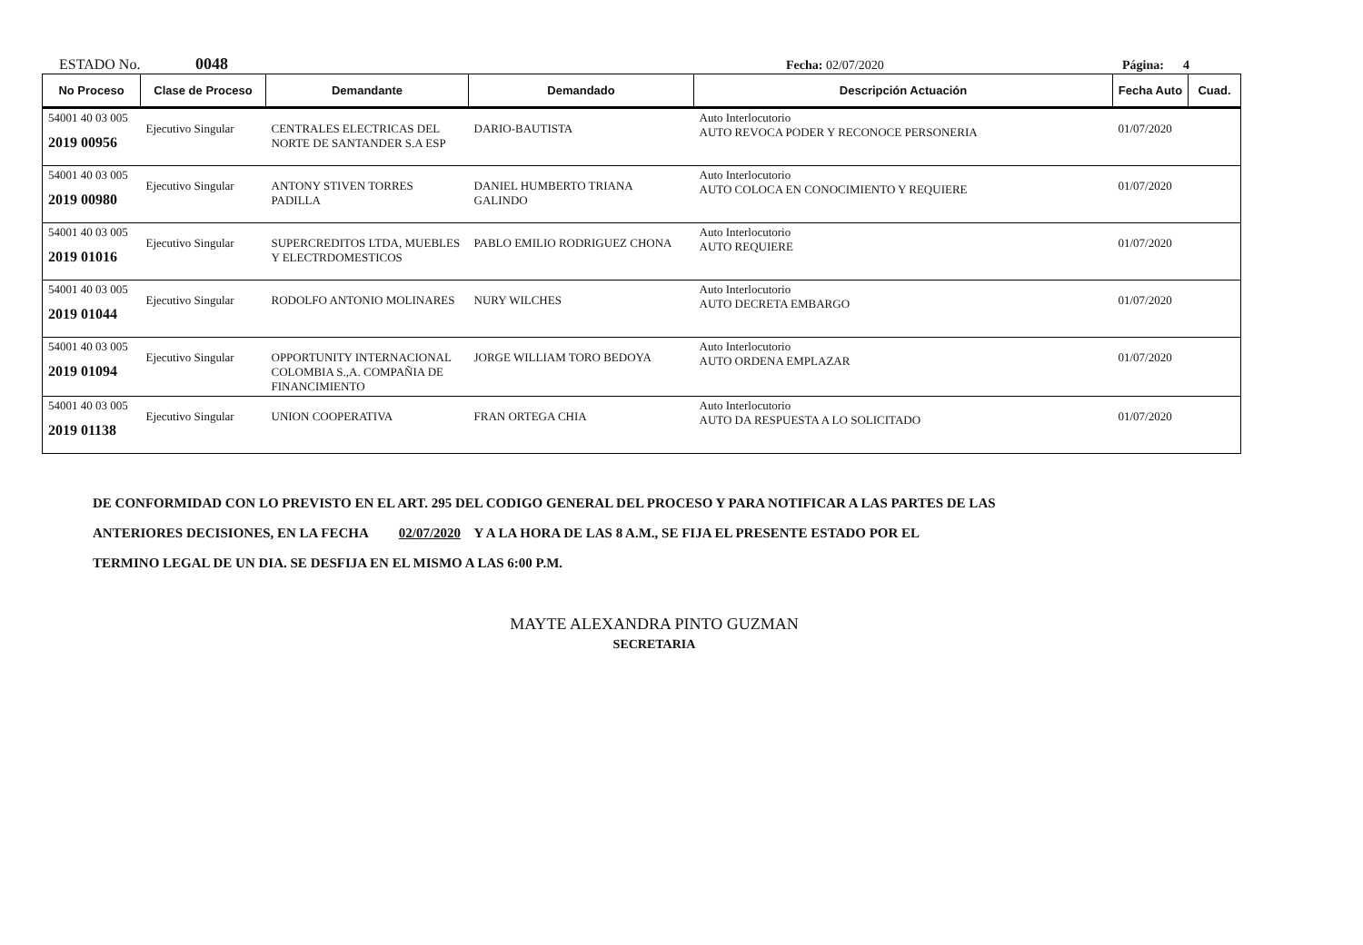ESTADO No. 0048 Fecha: 02/07/2020 Página: 4
| No Proceso | Clase de Proceso | Demandante | Demandado | Descripción Actuación | Fecha Auto | Cuad. |
| --- | --- | --- | --- | --- | --- | --- |
| 54001 40 03 005 2019 00956 | Ejecutivo Singular | CENTRALES ELECTRICAS DEL NORTE DE SANTANDER S.A ESP | DARIO-BAUTISTA | Auto Interlocutorio AUTO REVOCA PODER Y RECONOCE PERSONERIA | 01/07/2020 | |
| 54001 40 03 005 2019 00980 | Ejecutivo Singular | ANTONY STIVEN TORRES PADILLA | DANIEL HUMBERTO TRIANA GALINDO | Auto Interlocutorio AUTO COLOCA EN CONOCIMIENTO Y REQUIERE | 01/07/2020 | |
| 54001 40 03 005 2019 01016 | Ejecutivo Singular | SUPERCREDITOS LTDA, MUEBLES Y ELECTRDOMESTICOS | PABLO EMILIO RODRIGUEZ CHONA | Auto Interlocutorio AUTO REQUIERE | 01/07/2020 | |
| 54001 40 03 005 2019 01044 | Ejecutivo Singular | RODOLFO ANTONIO MOLINARES | NURY WILCHES | Auto Interlocutorio AUTO DECRETA EMBARGO | 01/07/2020 | |
| 54001 40 03 005 2019 01094 | Ejecutivo Singular | OPPORTUNITY INTERNACIONAL COLOMBIA S.,A. COMPAÑIA DE FINANCIMIENTO | JORGE WILLIAM TORO BEDOYA | Auto Interlocutorio AUTO ORDENA EMPLAZAR | 01/07/2020 | |
| 54001 40 03 005 2019 01138 | Ejecutivo Singular | UNION COOPERATIVA | FRAN ORTEGA CHIA | Auto Interlocutorio AUTO DA RESPUESTA A LO SOLICITADO | 01/07/2020 | |
DE CONFORMIDAD CON LO PREVISTO EN EL ART. 295 DEL CODIGO GENERAL DEL PROCESO Y PARA NOTIFICAR A LAS PARTES DE LAS
ANTERIORES DECISIONES, EN LA FECHA 02/07/2020 Y A LA HORA DE LAS 8 A.M., SE FIJA EL PRESENTE ESTADO POR EL
TERMINO LEGAL DE UN DIA. SE DESFIJA EN EL MISMO A LAS 6:00 P.M.
MAYTE ALEXANDRA PINTO GUZMAN
SECRETARIA